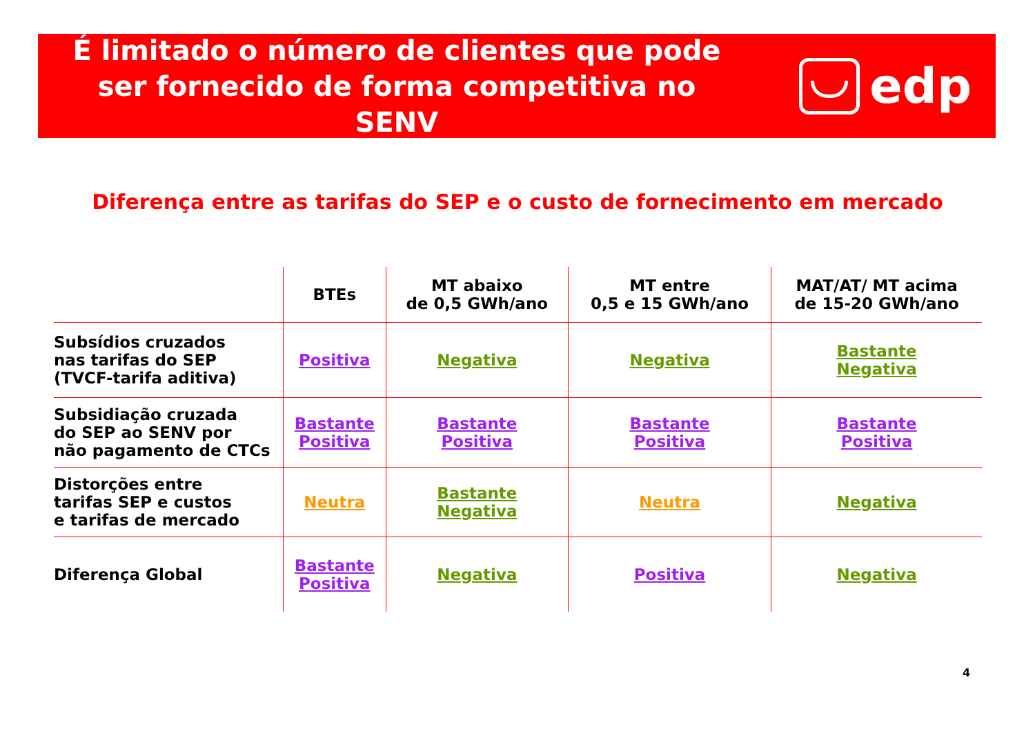É limitado o número de clientes que pode ser fornecido de forma competitiva no SENV
edp
Diferença entre as tarifas do SEP e o custo de fornecimento em mercado
| | BTEs | MT abaixo de 0,5 GWh/ano | MT entre 0,5 e 15 GWh/ano | MAT/AT/ MT acima de 15-20 GWh/ano |
| --- | --- | --- | --- | --- |
| Subsídios cruzados nas tarifas do SEP (TVCF-tarifa aditiva) | Positiva | Negativa | Negativa | Bastante Negativa |
| Subsidiação cruzada do SEP ao SENV por não pagamento de CTCs | Bastante Positiva | Bastante Positiva | Bastante Positiva | Bastante Positiva |
| Distorções entre tarifas SEP e custos e tarifas de mercado | Neutra | Bastante Negativa | Neutra | Negativa |
| Diferença Global | Bastante Positiva | Negativa | Positiva | Negativa |
4